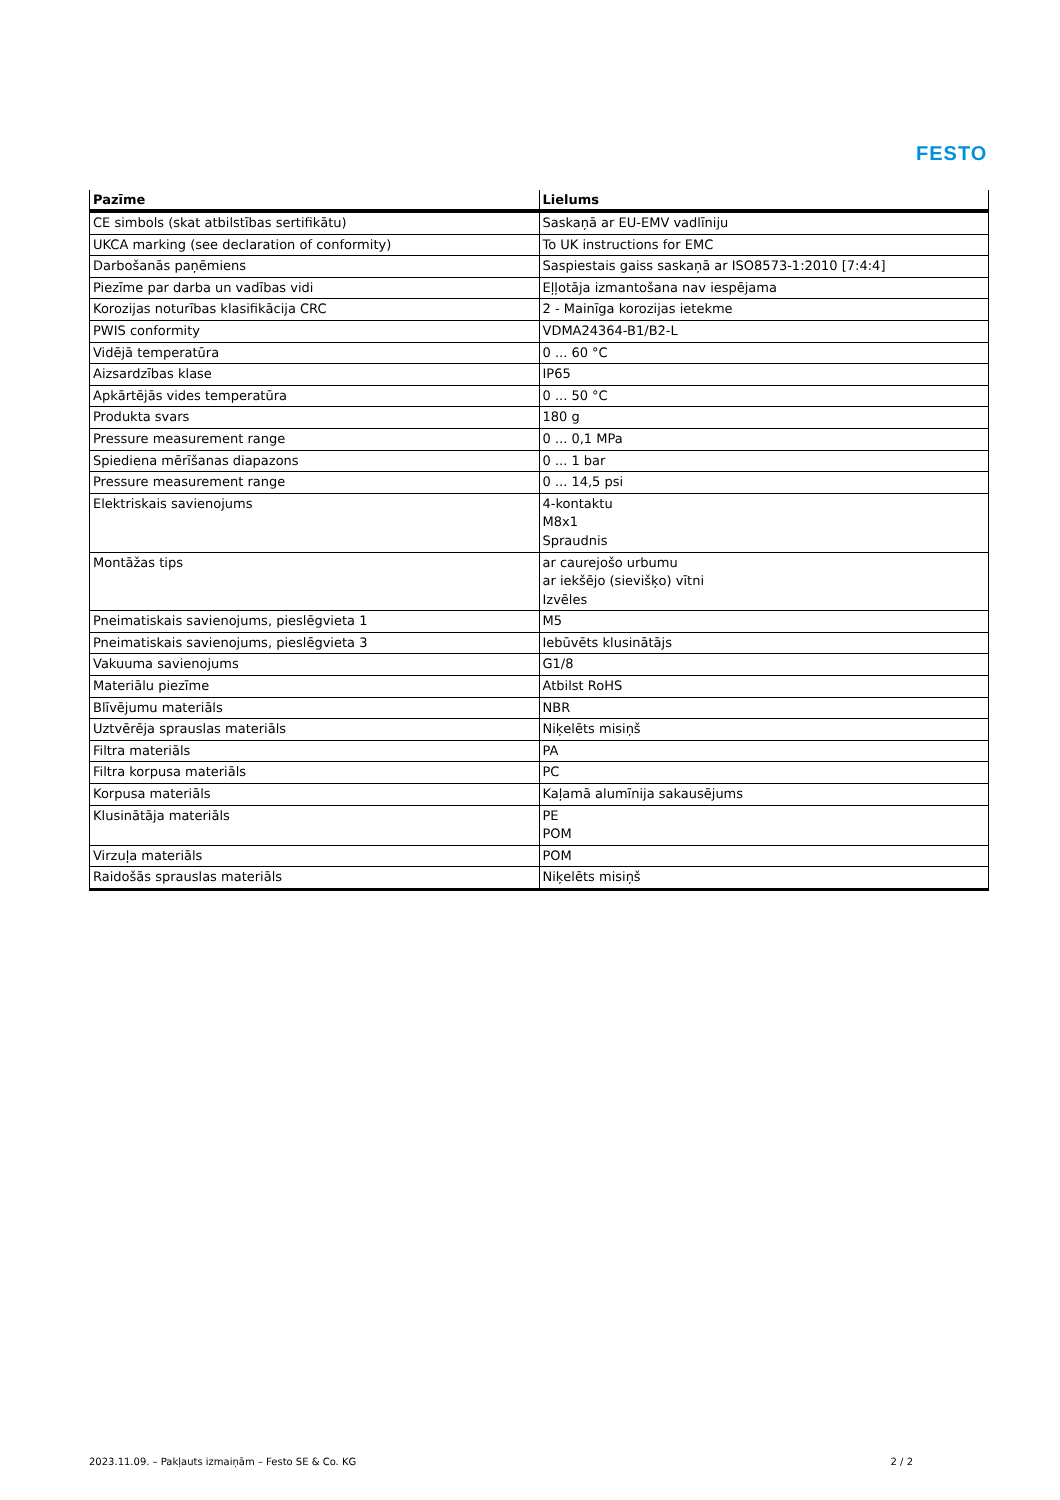FESTO
| Pazīme | Lielums |
| --- | --- |
| CE simbols (skat atbilstības sertifikātu) | Saskaņā ar EU-EMV vadlīniju |
| UKCA marking (see declaration of conformity) | To UK instructions for EMC |
| Darbošanās paņēmiens | Saspiestais gaiss saskaņā ar ISO8573-1:2010 [7:4:4] |
| Piezīme par darba un vadības vidi | Eļļotāja izmantošana nav iespējama |
| Korozijas noturības klasifikācija CRC | 2 - Mainīga korozijas ietekme |
| PWIS conformity | VDMA24364-B1/B2-L |
| Vidējā temperatūra | 0 ... 60 °C |
| Aizsardzības klase | IP65 |
| Apkārtējās vides temperatūra | 0 ... 50 °C |
| Produkta svars | 180 g |
| Pressure measurement range | 0 ... 0,1 MPa |
| Spiediena mērīšanas diapazons | 0 ... 1 bar |
| Pressure measurement range | 0 ... 14,5 psi |
| Elektriskais savienojums | 4-kontaktu M8x1 Spraudnis |
| Montāžas tips | ar caurejošo urbumu ar iekšējo (sievišķo) vītni Izvēles |
| Pneimatiskais savienojums, pieslēgvieta 1 | M5 |
| Pneimatiskais savienojums, pieslēgvieta 3 | Iebūvēts klusinātājs |
| Vakuuma savienojums | G1/8 |
| Materiālu piezīme | Atbilst RoHS |
| Blīvējumu materiāls | NBR |
| Uztvērēja sprauslas materiāls | Niķelēts misiņš |
| Filtra materiāls | PA |
| Filtra korpusa materiāls | PC |
| Korpusa materiāls | Kaļamā alumīnija sakausējums |
| Klusinātāja materiāls | PE POM |
| Virzuļa materiāls | POM |
| Raidošās sprauslas materiāls | Niķelēts misiņš |
2023.11.09. – Pakļauts izmaiņām – Festo SE & Co. KG 2 / 2